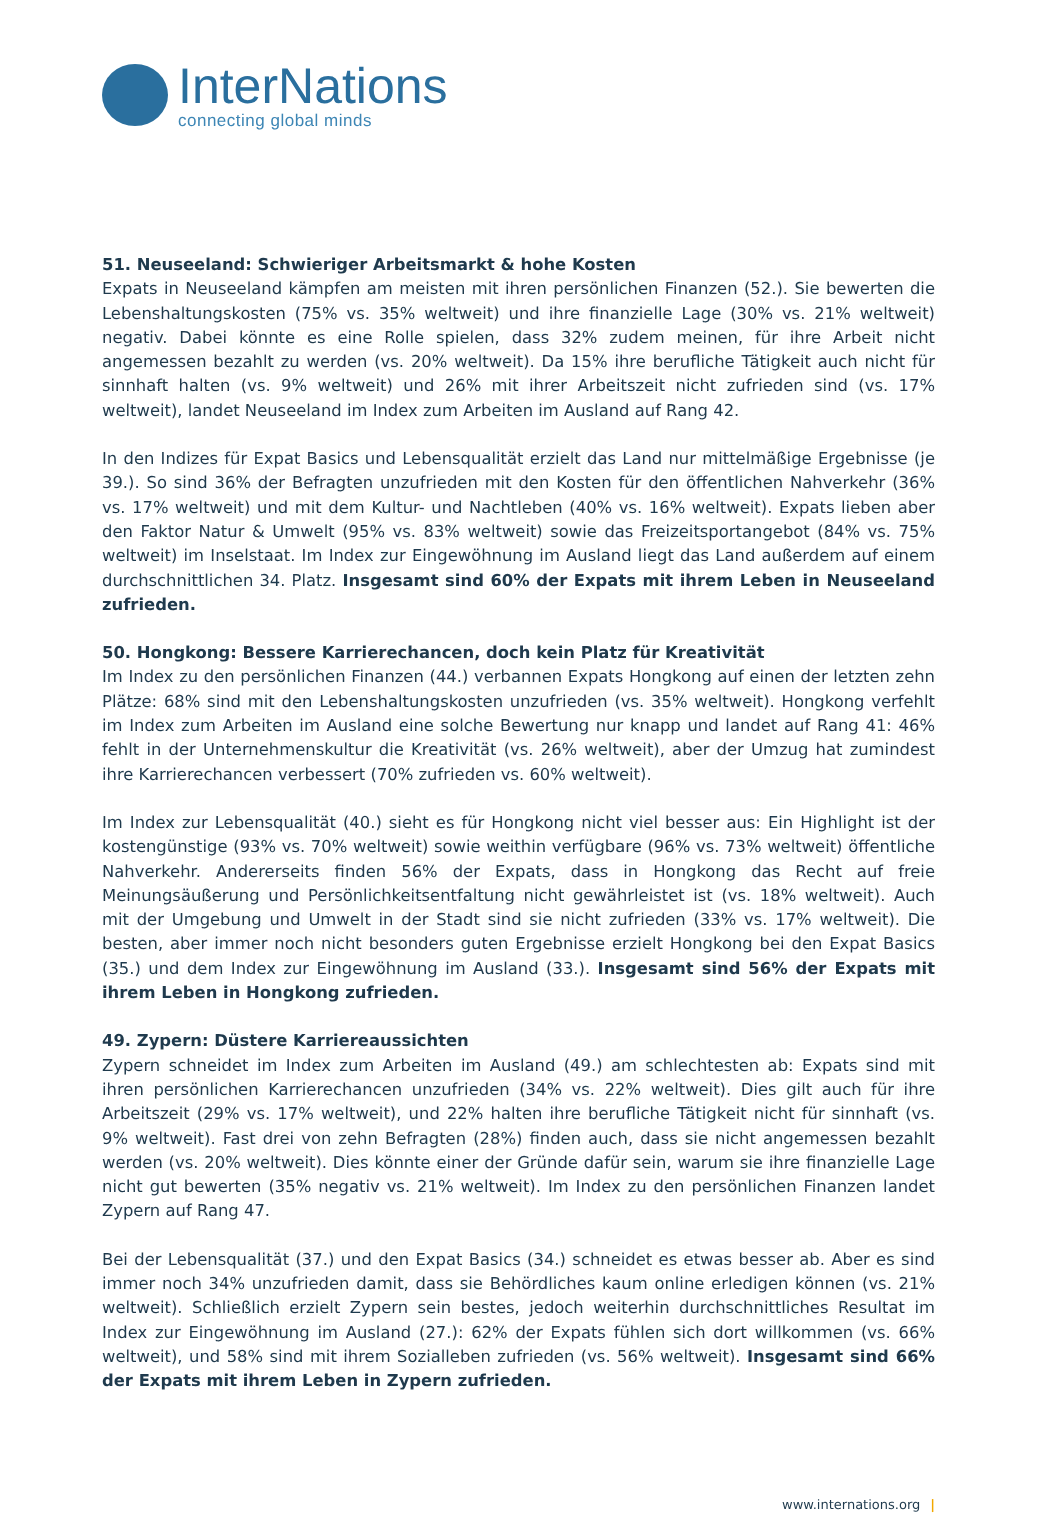InterNations
connecting global minds
51. Neuseeland: Schwieriger Arbeitsmarkt & hohe Kosten
Expats in Neuseeland kämpfen am meisten mit ihren persönlichen Finanzen (52.). Sie bewerten die Lebenshaltungskosten (75% vs. 35% weltweit) und ihre finanzielle Lage (30% vs. 21% weltweit) negativ. Dabei könnte es eine Rolle spielen, dass 32% zudem meinen, für ihre Arbeit nicht angemessen bezahlt zu werden (vs. 20% weltweit). Da 15% ihre berufliche Tätigkeit auch nicht für sinnhaft halten (vs. 9% weltweit) und 26% mit ihrer Arbeitszeit nicht zufrieden sind (vs. 17% weltweit), landet Neuseeland im Index zum Arbeiten im Ausland auf Rang 42.
In den Indizes für Expat Basics und Lebensqualität erzielt das Land nur mittelmäßige Ergebnisse (je 39.). So sind 36% der Befragten unzufrieden mit den Kosten für den öffentlichen Nahverkehr (36% vs. 17% weltweit) und mit dem Kultur- und Nachtleben (40% vs. 16% weltweit). Expats lieben aber den Faktor Natur & Umwelt (95% vs. 83% weltweit) sowie das Freizeitsportangebot (84% vs. 75% weltweit) im Inselstaat. Im Index zur Eingewöhnung im Ausland liegt das Land außerdem auf einem durchschnittlichen 34. Platz. Insgesamt sind 60% der Expats mit ihrem Leben in Neuseeland zufrieden.
50. Hongkong: Bessere Karrierechancen, doch kein Platz für Kreativität
Im Index zu den persönlichen Finanzen (44.) verbannen Expats Hongkong auf einen der letzten zehn Plätze: 68% sind mit den Lebenshaltungskosten unzufrieden (vs. 35% weltweit). Hongkong verfehlt im Index zum Arbeiten im Ausland eine solche Bewertung nur knapp und landet auf Rang 41: 46% fehlt in der Unternehmenskultur die Kreativität (vs. 26% weltweit), aber der Umzug hat zumindest ihre Karrierechancen verbessert (70% zufrieden vs. 60% weltweit).
Im Index zur Lebensqualität (40.) sieht es für Hongkong nicht viel besser aus: Ein Highlight ist der kostengünstige (93% vs. 70% weltweit) sowie weithin verfügbare (96% vs. 73% weltweit) öffentliche Nahverkehr. Andererseits finden 56% der Expats, dass in Hongkong das Recht auf freie Meinungsäußerung und Persönlichkeitsentfaltung nicht gewährleistet ist (vs. 18% weltweit). Auch mit der Umgebung und Umwelt in der Stadt sind sie nicht zufrieden (33% vs. 17% weltweit). Die besten, aber immer noch nicht besonders guten Ergebnisse erzielt Hongkong bei den Expat Basics (35.) und dem Index zur Eingewöhnung im Ausland (33.). Insgesamt sind 56% der Expats mit ihrem Leben in Hongkong zufrieden.
49. Zypern: Düstere Karriereaussichten
Zypern schneidet im Index zum Arbeiten im Ausland (49.) am schlechtesten ab: Expats sind mit ihren persönlichen Karrierechancen unzufrieden (34% vs. 22% weltweit). Dies gilt auch für ihre Arbeitszeit (29% vs. 17% weltweit), und 22% halten ihre berufliche Tätigkeit nicht für sinnhaft (vs. 9% weltweit). Fast drei von zehn Befragten (28%) finden auch, dass sie nicht angemessen bezahlt werden (vs. 20% weltweit). Dies könnte einer der Gründe dafür sein, warum sie ihre finanzielle Lage nicht gut bewerten (35% negativ vs. 21% weltweit). Im Index zu den persönlichen Finanzen landet Zypern auf Rang 47.
Bei der Lebensqualität (37.) und den Expat Basics (34.) schneidet es etwas besser ab. Aber es sind immer noch 34% unzufrieden damit, dass sie Behördliches kaum online erledigen können (vs. 21% weltweit). Schließlich erzielt Zypern sein bestes, jedoch weiterhin durchschnittliches Resultat im Index zur Eingewöhnung im Ausland (27.): 62% der Expats fühlen sich dort willkommen (vs. 66% weltweit), und 58% sind mit ihrem Sozialleben zufrieden (vs. 56% weltweit). Insgesamt sind 66% der Expats mit ihrem Leben in Zypern zufrieden.
www.internations.org |